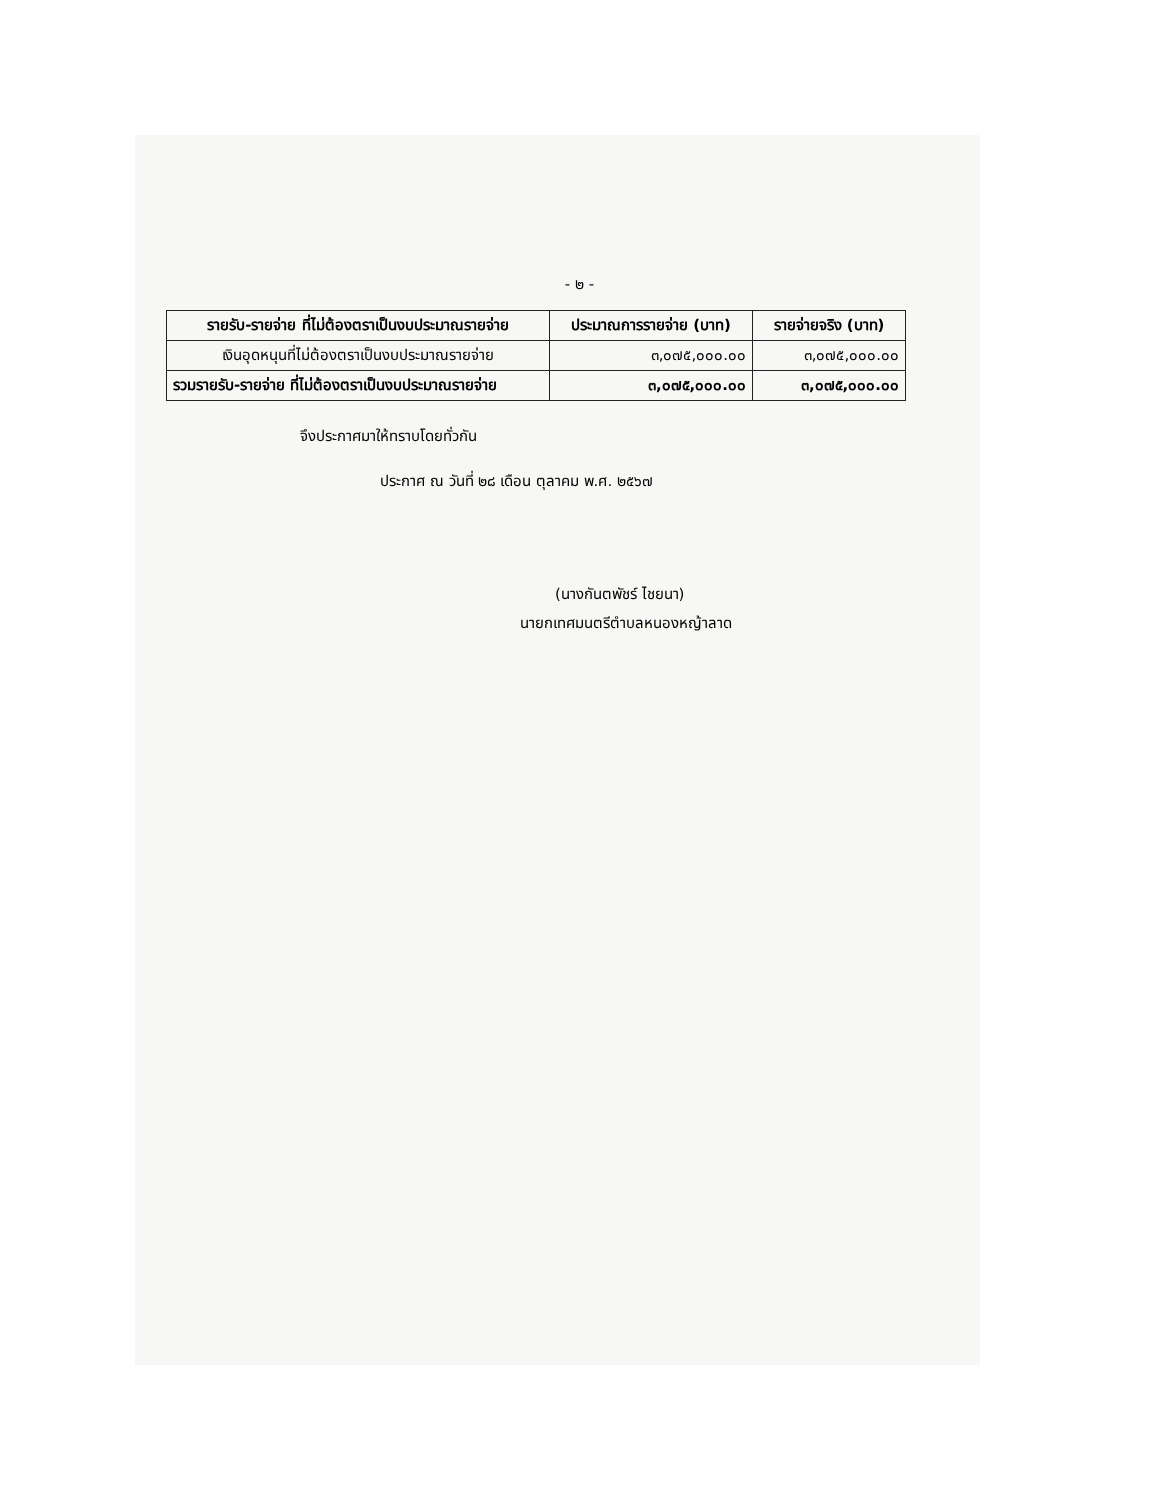- ๒ -
| รายรับ-รายจ่าย ที่ไม่ต้องตราเป็นงบประมาณรายจ่าย | ประมาณการรายจ่าย (บาท) | รายจ่ายจริง (บาท) |
| --- | --- | --- |
| เงินอุดหนุนที่ไม่ต้องตราเป็นงบประมาณรายจ่าย | ๓,๐๗๕,๐๐๐.๐๐ | ๓,๐๗๕,๐๐๐.๐๐ |
| รวมรายรับ-รายจ่าย ที่ไม่ต้องตราเป็นงบประมาณรายจ่าย | ๓,๐๗๕,๐๐๐.๐๐ | ๓,๐๗๕,๐๐๐.๐๐ |
จึงประกาศมาให้ทราบโดยทั่วกัน
ประกาศ ณ วันที่ ๒๘ เดือน ตุลาคม พ.ศ. ๒๕๖๗
(นางกันตพัชร์ ไชยนา)
นายกเทศมนตรีตำบลหนองหญ้าลาด